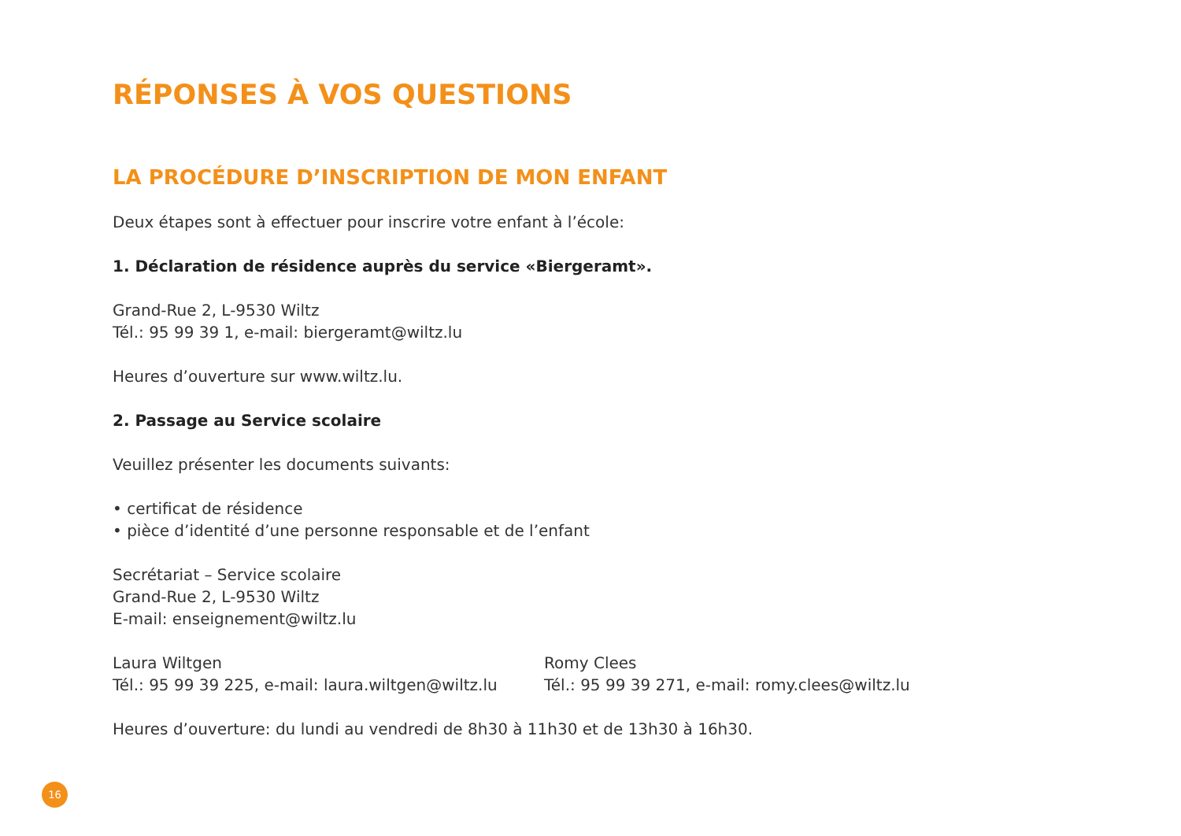RÉPONSES À VOS QUESTIONS
LA PROCÉDURE D’INSCRIPTION DE MON ENFANT
Deux étapes sont à effectuer pour inscrire votre enfant à l’école:
1. Déclaration de résidence auprès du service «Biergeramt».
Grand-Rue 2, L-9530 Wiltz
Tél.: 95 99 39 1, e-mail: biergeramt@wiltz.lu
Heures d’ouverture sur www.wiltz.lu.
2. Passage au Service scolaire
Veuillez présenter les documents suivants:
• certificat de résidence
• pièce d’identité d’une personne responsable et de l’enfant
Secrétariat – Service scolaire
Grand-Rue 2, L-9530 Wiltz
E-mail: enseignement@wiltz.lu
Laura Wiltgen
Tél.: 95 99 39 225, e-mail: laura.wiltgen@wiltz.lu
Romy Clees
Tél.: 95 99 39 271, e-mail: romy.clees@wiltz.lu
Heures d’ouverture: du lundi au vendredi de 8h30 à 11h30 et de 13h30 à 16h30.
16